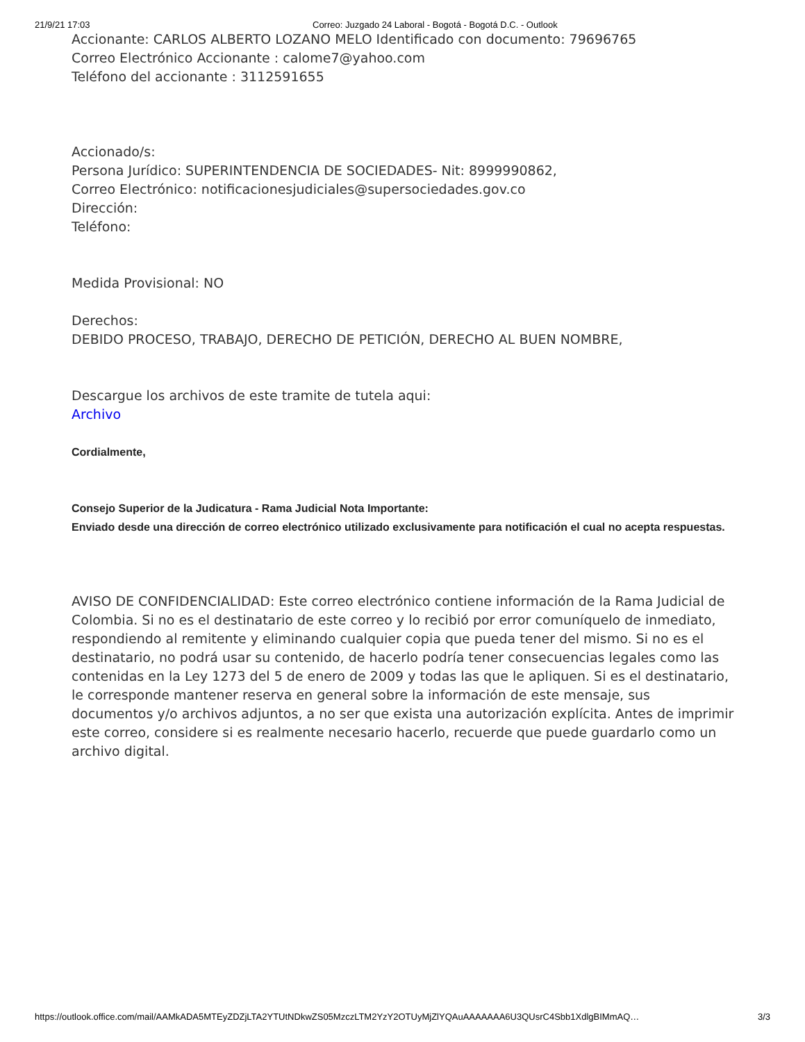21/9/21 17:03 Correo: Juzgado 24 Laboral - Bogotá - Bogotá D.C. - Outlook
Accionante: CARLOS ALBERTO LOZANO MELO Identificado con documento: 79696765
Correo Electrónico Accionante : calome7@yahoo.com
Teléfono del accionante : 3112591655
Accionado/s:
Persona Jurídico: SUPERINTENDENCIA DE SOCIEDADES- Nit: 8999990862,
Correo Electrónico: notificacionesjudiciales@supersociedades.gov.co
Dirección:
Teléfono:
Medida Provisional: NO
Derechos:
DEBIDO PROCESO, TRABAJO, DERECHO DE PETICIÓN, DERECHO AL BUEN NOMBRE,
Descargue los archivos de este tramite de tutela aqui:
Archivo
Cordialmente,
Consejo Superior de la Judicatura - Rama Judicial Nota Importante:
Enviado desde una dirección de correo electrónico utilizado exclusivamente para notificación el cual no acepta respuestas.
AVISO DE CONFIDENCIALIDAD: Este correo electrónico contiene información de la Rama Judicial de Colombia. Si no es el destinatario de este correo y lo recibió por error comuníquelo de inmediato, respondiendo al remitente y eliminando cualquier copia que pueda tener del mismo. Si no es el destinatario, no podrá usar su contenido, de hacerlo podría tener consecuencias legales como las contenidas en la Ley 1273 del 5 de enero de 2009 y todas las que le apliquen. Si es el destinatario, le corresponde mantener reserva en general sobre la información de este mensaje, sus documentos y/o archivos adjuntos, a no ser que exista una autorización explícita. Antes de imprimir este correo, considere si es realmente necesario hacerlo, recuerde que puede guardarlo como un archivo digital.
https://outlook.office.com/mail/AAMkADA5MTEyZDZjLTA2YTUtNDkwZS05MzczLTM2YzY2OTUyMjZlYQAuAAAAAAA6U3QUsrC4Sbb1XdlgBIMmAQ… 3/3